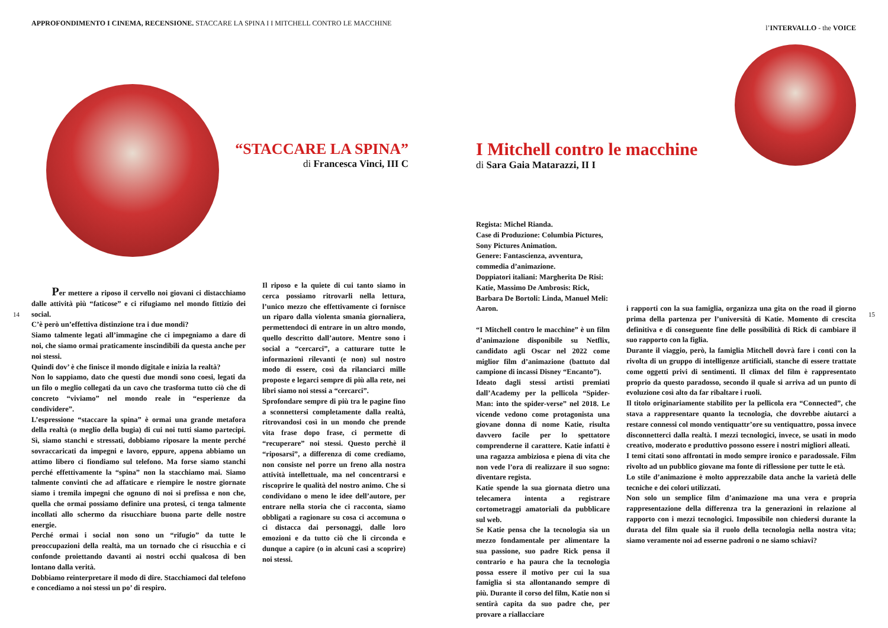APPROFONDIMENTO I CINEMA, RECENSIONE. STACCARE LA SPINA I I MITCHELL CONTRO LE MACCHINE
“STACCARE LA SPINA”
di Francesca Vinci, III C
14
Per mettere a riposo il cervello noi giovani ci distacchiamo dalle attività più “faticose” e ci rifugiamo nel mondo fittizio dei social.
C’è però un’effettiva distinzione tra i due mondi?
Siamo talmente legati all’immagine che ci impegniamo a dare di noi, che siamo ormai praticamente inscindibili da questa anche per noi stessi.
Quindi dov’ è che finisce il mondo digitale e inizia la realtà?
Non lo sappiamo, dato che questi due mondi sono coesi, legati da un filo o meglio collegati da un cavo che trasforma tutto ciò che di concreto “viviamo” nel mondo reale in “esperienze da condividere”.
L’espressione “staccare la spina” è ormai una grande metafora della realtà (o meglio della bugia) di cui noi tutti siamo partecipi. Sì, siamo stanchi e stressati, dobbiamo riposare la mente perché sovraccaricati da impegni e lavoro, eppure, appena abbiamo un attimo libero ci fiondiamo sul telefono. Ma forse siamo stanchi perché effettivamente la “spina” non la stacchiamo mai. Siamo talmente convinti che ad affaticare e riempire le nostre giornate siamo i tremila impegni che ognuno di noi si prefissa e non che, quella che ormai possiamo definire una protesi, ci tenga talmente incollati allo schermo da risucchiare buona parte delle nostre energie.
Perché ormai i social non sono un “rifugio” da tutte le preoccupazioni della realtà, ma un tornado che ci risucchia e ci confonde proiettando davanti ai nostri occhi qualcosa di ben lontano dalla verità.
Dobbiamo reinterpretare il modo di dire. Stacchiamoci dal telefono e concediamo a noi stessi un po’ di respiro.
Il riposo e la quiete di cui tanto siamo in cerca possiamo ritrovarli nella lettura, l’unico mezzo che effettivamente ci fornisce un riparo dalla violenta smania giornaliera, permettendoci di entrare in un altro mondo, quello descritto dall’autore. Mentre sono i social a “cercarci”, a catturare tutte le informazioni rilevanti (e non) sul nostro modo di essere, così da rilanciarci mille proposte e legarci sempre di più alla rete, nei libri siamo noi stessi a “cercarci”.
Sprofondare sempre di più tra le pagine fino a sconnettersi completamente dalla realtà, ritrovandosi così in un mondo che prende vita frase dopo frase, ci permette di “recuperare” noi stessi. Questo perchè il “riposarsi”, a differenza di come crediamo, non consiste nel porre un freno alla nostra attività intellettuale, ma nel concentrarsi e riscoprire le qualità del nostro animo. Che si condividano o meno le idee dell’autore, per entrare nella storia che ci racconta, siamo obbligati a ragionare su cosa ci accomuna o ci distacca dai personaggi, dalle loro emozioni e da tutto ciò che li circonda e dunque a capire (o in alcuni casi a scoprire) noi stessi.
l’INTERVALLO - the VOICE
15
I Mitchell contro le macchine
di Sara Gaia Matarazzi, II I
Regista: Michel Rianda.
Case di Produzione: Columbia Pictures, Sony Pictures Animation.
Genere: Fantascienza, avventura, commedia d’animazione.
Doppiatori italiani: Margherita De Risi: Katie, Massimo De Ambrosis: Rick, Barbara De Bortoli: Linda, Manuel Meli: Aaron.
“I Mitchell contro le macchine” è un film d’animazione disponibile su Netflix, candidato agli Oscar nel 2022 come miglior film d’animazione (battuto dal campione di incassi Disney “Encanto”).
Ideato dagli stessi artisti premiati dall’Academy per la pellicola “Spider-Man: into the spider-verse” nel 2018. Le vicende vedono come protagonista una giovane donna di nome Katie, risulta davvero facile per lo spettatore comprenderne il carattere. Katie infatti è una ragazza ambiziosa e piena di vita che non vede l’ora di realizzare il suo sogno: diventare regista.
Katie spende la sua giornata dietro una telecamera intenta a registrare cortometraggi amatoriali da pubblicare sul web.
Se Katie pensa che la tecnologia sia un mezzo fondamentale per alimentare la sua passione, suo padre Rick pensa il contrario e ha paura che la tecnologia possa essere il motivo per cui la sua famiglia si sta allontanando sempre di più. Durante il corso del film, Katie non si sentirà capita da suo padre che, per provare a riallacciare
i rapporti con la sua famiglia, organizza una gita on the road il giorno prima della partenza per l’università di Katie. Momento di crescita definitiva e di conseguente fine delle possibilità di Rick di cambiare il suo rapporto con la figlia.
Durante il viaggio, però, la famiglia Mitchell dovrà fare i conti con la rivolta di un gruppo di intelligenze artificiali, stanche di essere trattate come oggetti privi di sentimenti. Il climax del film è rappresentato proprio da questo paradosso, secondo il quale si arriva ad un punto di evoluzione così alto da far ribaltare i ruoli.
Il titolo originariamente stabilito per la pellicola era “Connected”, che stava a rappresentare quanto la tecnologia, che dovrebbe aiutarci a restare connessi col mondo ventiquattr’ore su ventiquattro, possa invece disconnetterci dalla realtà. I mezzi tecnologici, invece, se usati in modo creativo, moderato e produttivo possono essere i nostri migliori alleati.
I temi citati sono affrontati in modo sempre ironico e paradossale. Film rivolto ad un pubblico giovane ma fonte di riflessione per tutte le età.
Lo stile d’animazione è molto apprezzabile data anche la varietà delle tecniche e dei colori utilizzati.
Non solo un semplice film d’animazione ma una vera e propria rappresentazione della differenza tra la generazioni in relazione al rapporto con i mezzi tecnologici. Impossibile non chiedersi durante la durata del film quale sia il ruolo della tecnologia nella nostra vita; siamo veramente noi ad esserne padroni o ne siamo schiavi?